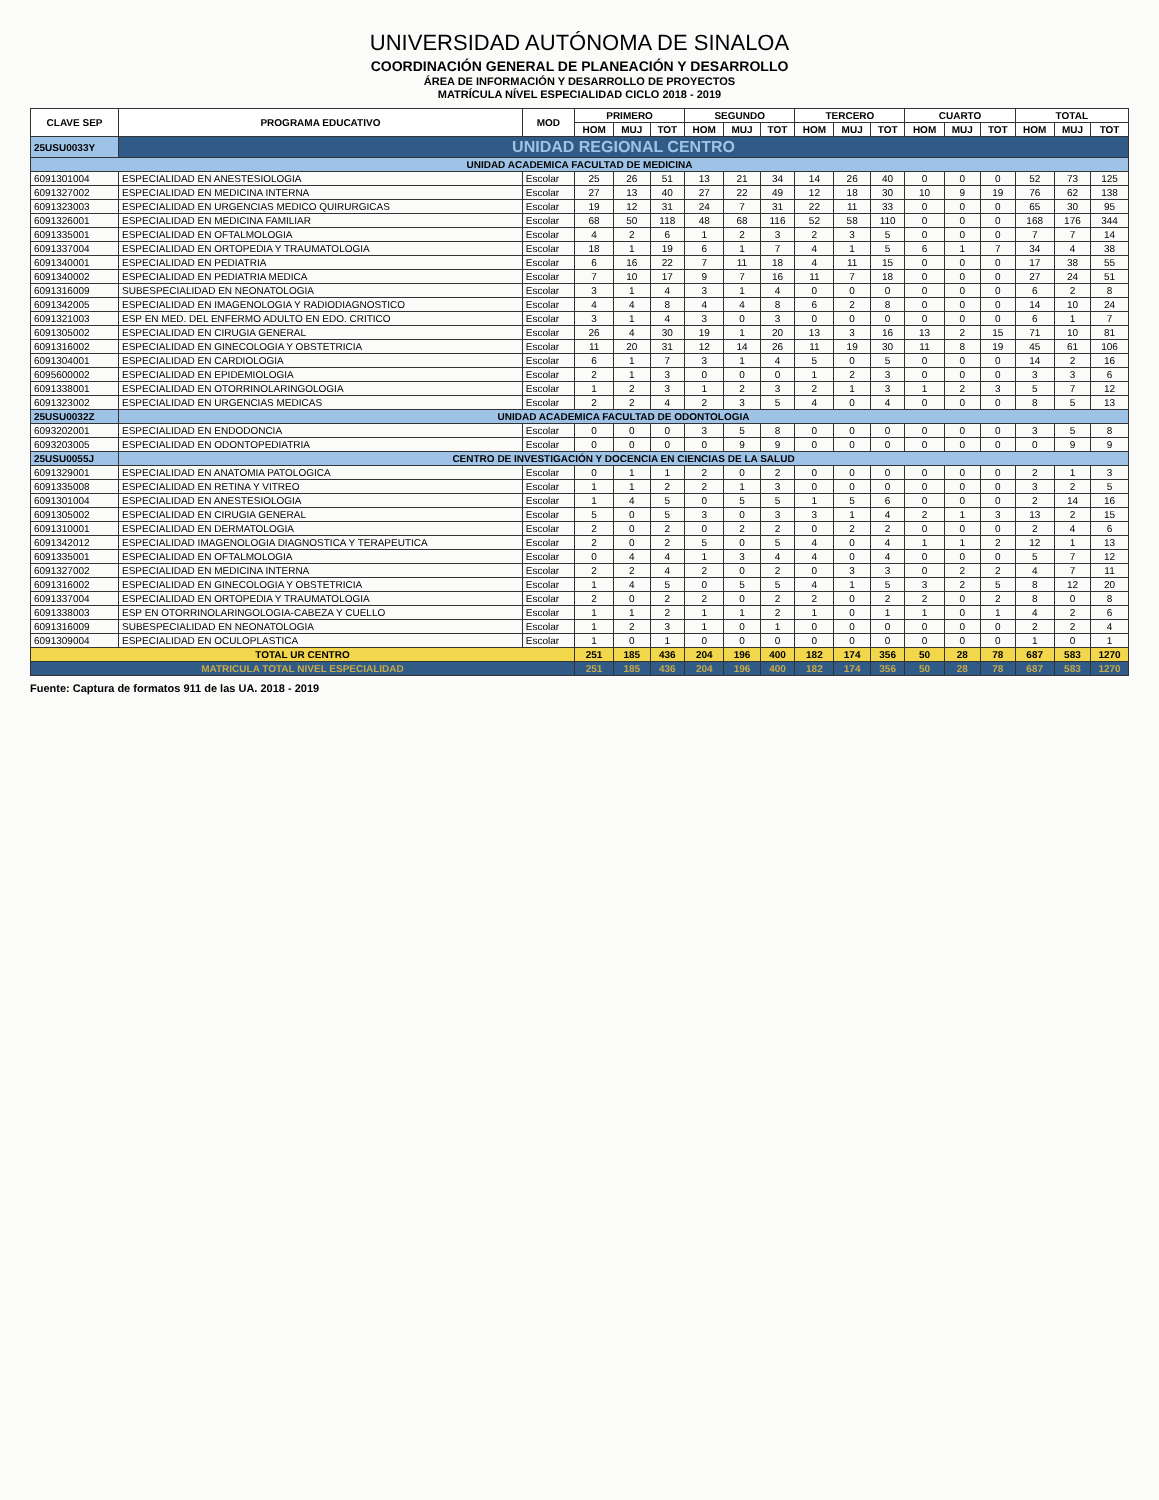UNIVERSIDAD AUTÓNOMA DE SINALOA
COORDINACIÓN GENERAL DE PLANEACIÓN Y DESARROLLO
ÁREA DE INFORMACIÓN Y DESARROLLO DE PROYECTOS
MATRÍCULA NÍVEL ESPECIALIDAD CICLO 2018 - 2019
| CLAVE SEP | PROGRAMA EDUCATIVO | MOD | PRIMERO | | | SEGUNDO | | | TERCERO | | | CUARTO | | | TOTAL | | |
| --- | --- | --- | --- | --- | --- | --- | --- | --- | --- | --- | --- | --- | --- | --- | --- | --- | --- |
| | | | HOM | MUJ | TOT | HOM | MUJ | TOT | HOM | MUJ | TOT | HOM | MUJ | TOT | HOM | MUJ | TOT |
| 25USU0033Y | UNIDAD REGIONAL CENTRO | | | | | | | | | | | | | | | | |
| UNIDAD ACADEMICA FACULTAD DE MEDICINA | | | | | | | | | | | | | | | | | |
| 6091301004 | ESPECIALIDAD EN ANESTESIOLOGIA | Escolar | 25 | 26 | 51 | 13 | 21 | 34 | 14 | 26 | 40 | 0 | 0 | 0 | 52 | 73 | 125 |
| 6091327002 | ESPECIALIDAD EN MEDICINA INTERNA | Escolar | 27 | 13 | 40 | 27 | 22 | 49 | 12 | 18 | 30 | 10 | 9 | 19 | 76 | 62 | 138 |
| 6091323003 | ESPECIALIDAD EN URGENCIAS MEDICO QUIRURGICAS | Escolar | 19 | 12 | 31 | 24 | 7 | 31 | 22 | 11 | 33 | 0 | 0 | 0 | 65 | 30 | 95 |
| 6091326001 | ESPECIALIDAD EN MEDICINA FAMILIAR | Escolar | 68 | 50 | 118 | 48 | 68 | 116 | 52 | 58 | 110 | 0 | 0 | 0 | 168 | 176 | 344 |
| 6091335001 | ESPECIALIDAD EN OFTALMOLOGIA | Escolar | 4 | 2 | 6 | 1 | 2 | 3 | 2 | 3 | 5 | 0 | 0 | 0 | 7 | 7 | 14 |
| 6091337004 | ESPECIALIDAD EN ORTOPEDIA Y TRAUMATOLOGIA | Escolar | 18 | 1 | 19 | 6 | 1 | 7 | 4 | 1 | 5 | 6 | 1 | 7 | 34 | 4 | 38 |
| 6091340001 | ESPECIALIDAD EN PEDIATRIA | Escolar | 6 | 16 | 22 | 7 | 11 | 18 | 4 | 11 | 15 | 0 | 0 | 0 | 17 | 38 | 55 |
| 6091340002 | ESPECIALIDAD EN PEDIATRIA MEDICA | Escolar | 7 | 10 | 17 | 9 | 7 | 16 | 11 | 7 | 18 | 0 | 0 | 0 | 27 | 24 | 51 |
| 6091316009 | SUBESPECIALIDAD EN NEONATOLOGIA | Escolar | 3 | 1 | 4 | 3 | 1 | 4 | 0 | 0 | 0 | 0 | 0 | 0 | 6 | 2 | 8 |
| 6091342005 | ESPECIALIDAD EN IMAGENOLOGIA Y RADIODIAGNOSTICO | Escolar | 4 | 4 | 8 | 4 | 4 | 8 | 6 | 2 | 8 | 0 | 0 | 0 | 14 | 10 | 24 |
| 6091321003 | ESP EN MED. DEL ENFERMO ADULTO EN EDO. CRITICO | Escolar | 3 | 1 | 4 | 3 | 0 | 3 | 0 | 0 | 0 | 0 | 0 | 0 | 6 | 1 | 7 |
| 6091305002 | ESPECIALIDAD EN CIRUGIA GENERAL | Escolar | 26 | 4 | 30 | 19 | 1 | 20 | 13 | 3 | 16 | 13 | 2 | 15 | 71 | 10 | 81 |
| 6091316002 | ESPECIALIDAD EN GINECOLOGIA Y OBSTETRICIA | Escolar | 11 | 20 | 31 | 12 | 14 | 26 | 11 | 19 | 30 | 11 | 8 | 19 | 45 | 61 | 106 |
| 6091304001 | ESPECIALIDAD EN CARDIOLOGIA | Escolar | 6 | 1 | 7 | 3 | 1 | 4 | 5 | 0 | 5 | 0 | 0 | 0 | 14 | 2 | 16 |
| 6095600002 | ESPECIALIDAD EN EPIDEMIOLOGIA | Escolar | 2 | 1 | 3 | 0 | 0 | 0 | 1 | 2 | 3 | 0 | 0 | 0 | 3 | 3 | 6 |
| 6091338001 | ESPECIALIDAD EN OTORRINOLARINGOLOGIA | Escolar | 1 | 2 | 3 | 1 | 2 | 3 | 2 | 1 | 3 | 1 | 2 | 3 | 5 | 7 | 12 |
| 6091323002 | ESPECIALIDAD EN URGENCIAS MEDICAS | Escolar | 2 | 2 | 4 | 2 | 3 | 5 | 4 | 0 | 4 | 0 | 0 | 0 | 8 | 5 | 13 |
| 25USU0032Z | UNIDAD ACADEMICA FACULTAD DE ODONTOLOGIA | | | | | | | | | | | | | | | | |
| 6093202001 | ESPECIALIDAD EN ENDODONCIA | Escolar | 0 | 0 | 0 | 3 | 5 | 8 | 0 | 0 | 0 | 0 | 0 | 0 | 3 | 5 | 8 |
| 6093203005 | ESPECIALIDAD EN ODONTOPEDIATRIA | Escolar | 0 | 0 | 0 | 0 | 9 | 9 | 0 | 0 | 0 | 0 | 0 | 0 | 0 | 9 | 9 |
| 25USU0055J | CENTRO DE INVESTIGACIÓN Y DOCENCIA EN CIENCIAS DE LA SALUD | | | | | | | | | | | | | | | | |
| 6091329001 | ESPECIALIDAD EN ANATOMIA PATOLOGICA | Escolar | 0 | 1 | 1 | 2 | 0 | 2 | 0 | 0 | 0 | 0 | 0 | 0 | 2 | 1 | 3 |
| 6091335008 | ESPECIALIDAD EN RETINA Y VITREO | Escolar | 1 | 1 | 2 | 2 | 1 | 3 | 0 | 0 | 0 | 0 | 0 | 0 | 3 | 2 | 5 |
| 6091301004 | ESPECIALIDAD EN ANESTESIOLOGIA | Escolar | 1 | 4 | 5 | 0 | 5 | 5 | 1 | 5 | 6 | 0 | 0 | 0 | 2 | 14 | 16 |
| 6091305002 | ESPECIALIDAD EN CIRUGIA GENERAL | Escolar | 5 | 0 | 5 | 3 | 0 | 3 | 3 | 1 | 4 | 2 | 1 | 3 | 13 | 2 | 15 |
| 6091310001 | ESPECIALIDAD EN DERMATOLOGIA | Escolar | 2 | 0 | 2 | 0 | 2 | 2 | 0 | 2 | 2 | 0 | 0 | 0 | 2 | 4 | 6 |
| 6091342012 | ESPECIALIDAD IMAGENOLOGIA DIAGNOSTICA Y TERAPEUTICA | Escolar | 2 | 0 | 2 | 5 | 0 | 5 | 4 | 0 | 4 | 1 | 1 | 2 | 12 | 1 | 13 |
| 6091335001 | ESPECIALIDAD EN OFTALMOLOGIA | Escolar | 0 | 4 | 4 | 1 | 3 | 4 | 4 | 0 | 4 | 0 | 0 | 0 | 5 | 7 | 12 |
| 6091327002 | ESPECIALIDAD EN MEDICINA INTERNA | Escolar | 2 | 2 | 4 | 2 | 0 | 2 | 0 | 3 | 3 | 0 | 2 | 2 | 4 | 7 | 11 |
| 6091316002 | ESPECIALIDAD EN GINECOLOGIA Y OBSTETRICIA | Escolar | 1 | 4 | 5 | 0 | 5 | 5 | 4 | 1 | 5 | 3 | 2 | 5 | 8 | 12 | 20 |
| 6091337004 | ESPECIALIDAD EN ORTOPEDIA Y TRAUMATOLOGIA | Escolar | 2 | 0 | 2 | 2 | 0 | 2 | 2 | 0 | 2 | 2 | 0 | 2 | 8 | 0 | 8 |
| 6091338003 | ESP EN OTORRINOLARINGOLOGIA-CABEZA Y CUELLO | Escolar | 1 | 1 | 2 | 1 | 1 | 2 | 1 | 0 | 1 | 1 | 0 | 1 | 4 | 2 | 6 |
| 6091316009 | SUBESPECIALIDAD EN NEONATOLOGIA | Escolar | 1 | 2 | 3 | 1 | 0 | 1 | 0 | 0 | 0 | 0 | 0 | 0 | 2 | 2 | 4 |
| 6091309004 | ESPECIALIDAD EN OCULOPLASTICA | Escolar | 1 | 0 | 1 | 0 | 0 | 0 | 0 | 0 | 0 | 0 | 0 | 0 | 1 | 0 | 1 |
| TOTAL UR CENTRO | | | 251 | 185 | 436 | 204 | 196 | 400 | 182 | 174 | 356 | 50 | 28 | 78 | 687 | 583 | 1270 |
| MATRICULA TOTAL NIVEL ESPECIALIDAD | | | 251 | 185 | 436 | 204 | 196 | 400 | 182 | 174 | 356 | 50 | 28 | 78 | 687 | 583 | 1270 |
Fuente: Captura de formatos 911 de las UA. 2018 - 2019